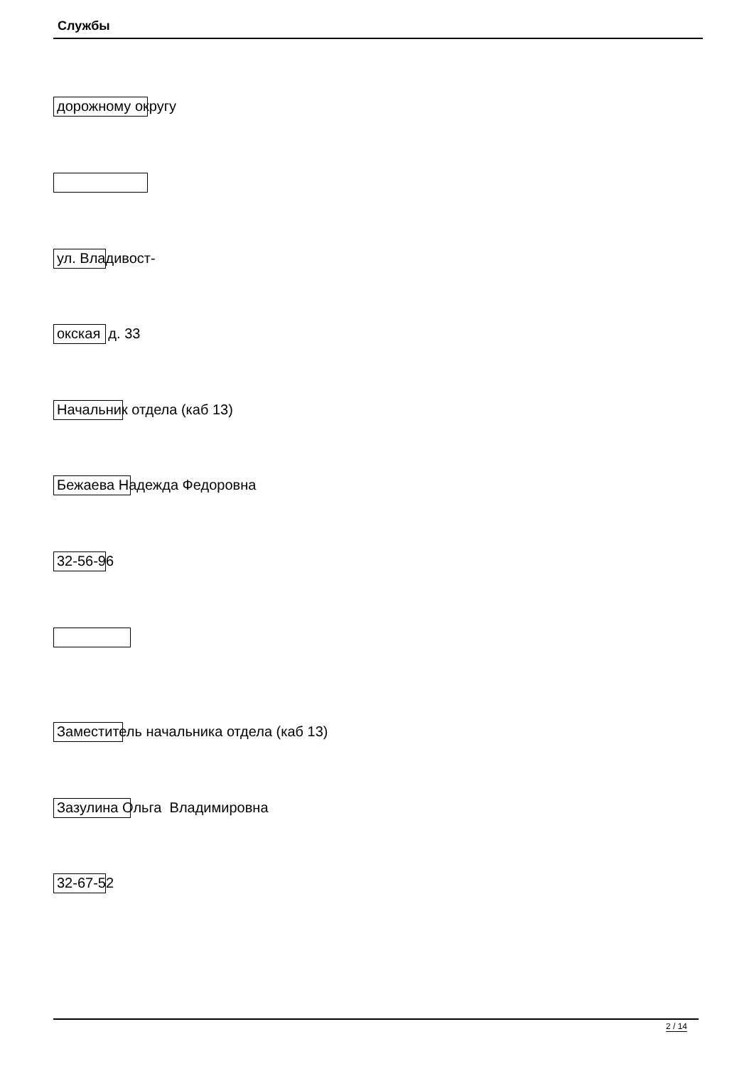Службы
дорожному округу
ул. Владивост-
окская д. 33
Начальник отдела (каб 13)
Бежаева Надежда Федоровна
32-56-96
Заместитель начальника отдела (каб 13)
Зазулина Ольга Владимировна
32-67-52
2 / 14